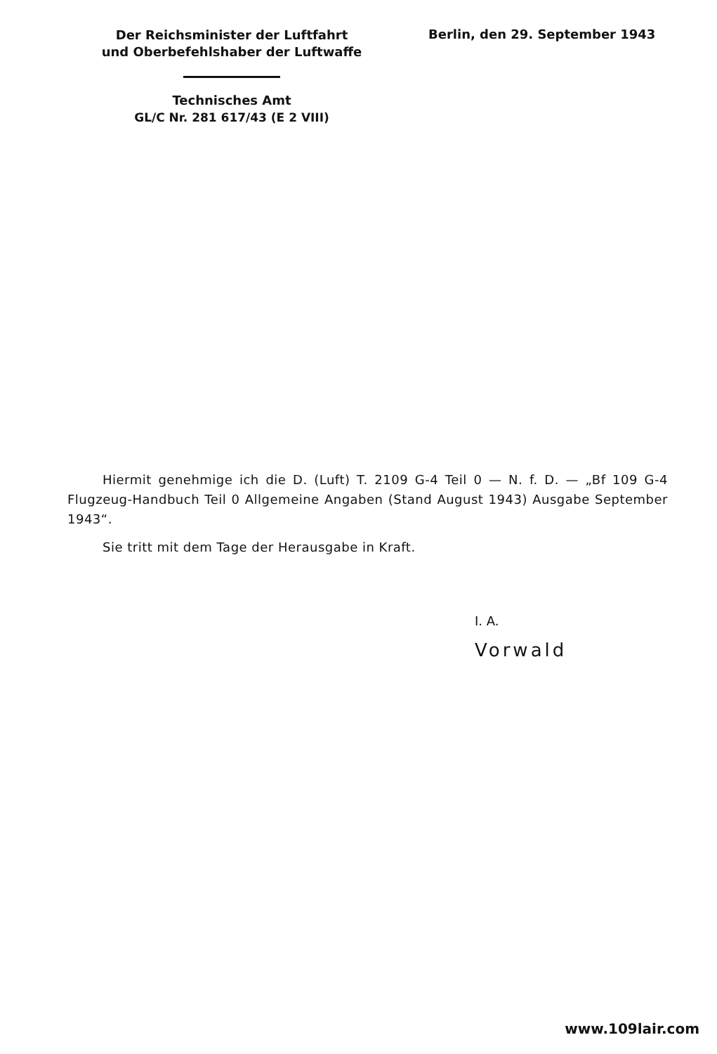Der Reichsminister der Luftfahrt
und Oberbefehlshaber der Luftwaffe
Technisches Amt
GL/C Nr. 281 617/43 (E 2 VIII)
Berlin, den 29. September 1943
Hiermit genehmige ich die D. (Luft) T. 2109 G-4 Teil 0 — N. f. D. — „Bf 109 G-4 Flugzeug-Handbuch Teil 0 Allgemeine Angaben (Stand August 1943) Ausgabe September 1943“.
Sie tritt mit dem Tage der Herausgabe in Kraft.
I. A.
Vorwald
www.109lair.com